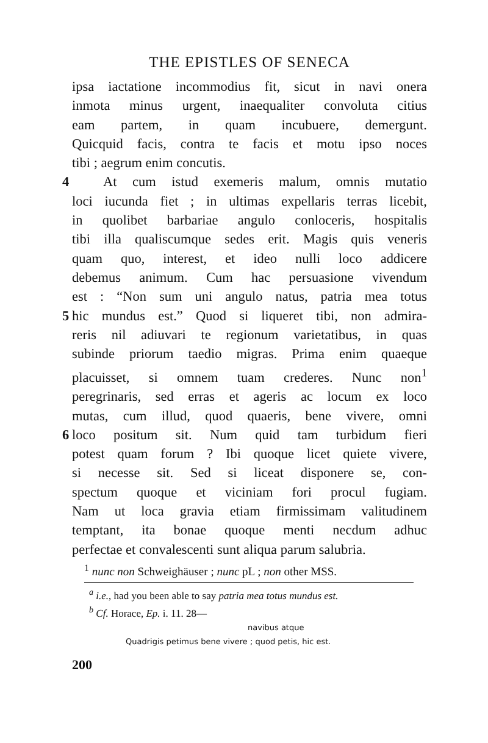THE EPISTLES OF SENECA
ipsa iactatione incommodius fit, sicut in navi onera
inmota minus urgent, inaequaliter convoluta citius
eam partem, in quam incubuere, demergunt.
Quicquid facis, contra te facis et motu ipso noces
tibi ; aegrum enim concutis.
4 At cum istud exemeris malum, omnis mutatio
loci iucunda fiet ; in ultimas expellaris terras licebit,
in quolibet barbariae angulo conloceris, hospitalis
tibi illa qualiscumque sedes erit. Magis quis veneris
quam quo, interest, et ideo nulli loco addicere
debemus animum. Cum hac persuasione vivendum
est : “Non sum uni angulo natus, patria mea totus
5 hic mundus est.” Quod si liqueret tibi, non admira-
reris nil adiuvari te regionum varietatibus, in quas
subinde priorum taedio migras. Prima enim quaeque
placuisset, si omnem tuam crederes. Nunc non<sup>1</sup>
peregrinaris, sed erras et ageris ac locum ex loco
mutas, cum illud, quod quaeris, bene vivere, omni
6 loco positum sit. Num quid tam turbidum fieri
potest quam forum ? Ibi quoque licet quiete vivere,
si necesse sit. Sed si liceat disponere se, con-
spectum quoque et viciniam fori procul fugiam.
Nam ut loca gravia etiam firmissimam valitudinem
temptant, ita bonae quoque menti necdum adhuc
perfectae et convalescenti sunt aliqua parum salubria.
<sup>1</sup> nunc non Schweighäuser ; nunc pL ; non other MSS.
<sup>a</sup> i.e., had you been able to say patria mea totus mundus est.
<sup>b</sup> Cf. Horace, Ep. i. 11. 28—
navibus atque
Quadrigis petimus bene vivere ; quod petis, hic est.
200